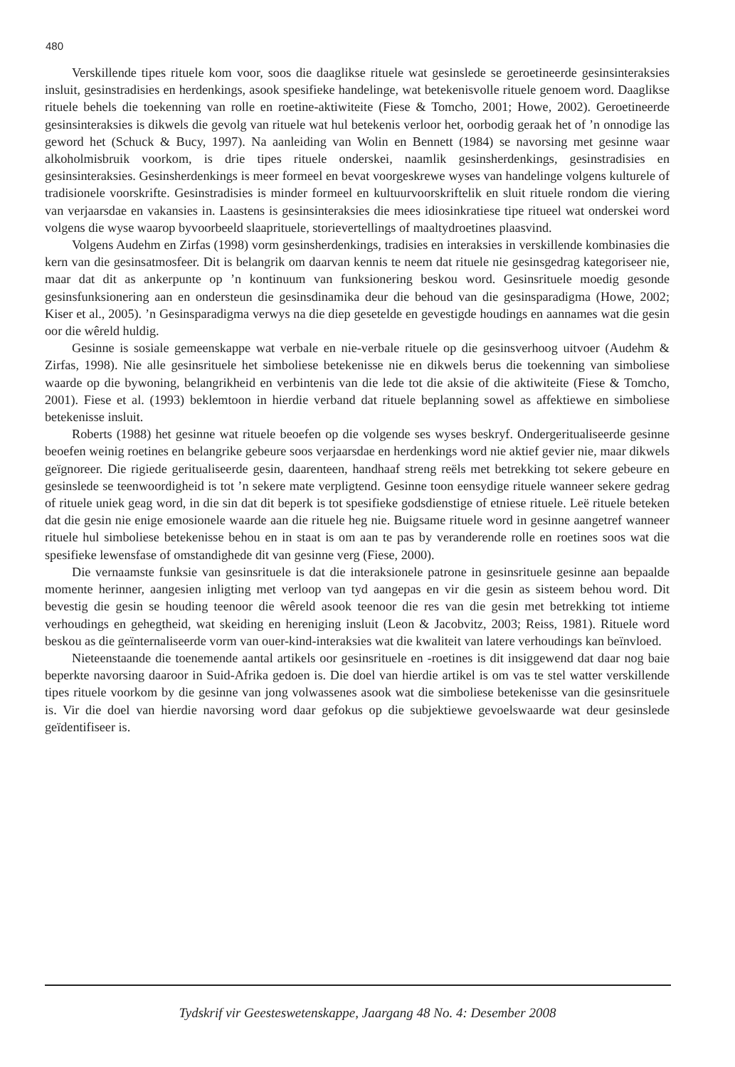480
Verskillende tipes rituele kom voor, soos die daaglikse rituele wat gesinslede se geroetineerde gesinsinteraksies insluit, gesinstradisies en herdenkings, asook spesifieke handelinge, wat betekenisvolle rituele genoem word. Daaglikse rituele behels die toekenning van rolle en roetine-aktiwiteite (Fiese & Tomcho, 2001; Howe, 2002). Geroetineerde gesinsinteraksies is dikwels die gevolg van rituele wat hul betekenis verloor het, oorbodig geraak het of ’n onnodige las geword het (Schuck & Bucy, 1997). Na aanleiding van Wolin en Bennett (1984) se navorsing met gesinne waar alkoholmisbruik voorkom, is drie tipes rituele onderskei, naamlik gesinsherdenkings, gesinstradisies en gesinsinteraksies. Gesinsherdenkings is meer formeel en bevat voorgeskrewe wyses van handelinge volgens kulturele of tradisionele voorskrifte. Gesinstradisies is minder formeel en kultuurvoorskriftelik en sluit rituele rondom die viering van verjaarsdae en vakansies in. Laastens is gesinsinteraksies die mees idiosinkratiese tipe ritueel wat onderskei word volgens die wyse waarop byvoorbeeld slaaprituele, storievertellings of maaltydroetines plaasvind.
Volgens Audehm en Zirfas (1998) vorm gesinsherdenkings, tradisies en interaksies in verskillende kombinasies die kern van die gesinsatmosfeer. Dit is belangrik om daarvan kennis te neem dat rituele nie gesinsgedrag kategoriseer nie, maar dat dit as ankerpunte op ’n kontinuum van funksionering beskou word. Gesinsrituele moedig gesonde gesinsfunksionering aan en ondersteun die gesinsdinamika deur die behoud van die gesinsparadigma (Howe, 2002; Kiser et al., 2005). ’n Gesinsparadigma verwys na die diep gesetelde en gevestigde houdings en aannames wat die gesin oor die wêreld huldig.
Gesinne is sosiale gemeenskappe wat verbale en nie-verbale rituele op die gesinsverhoog uitvoer (Audehm & Zirfas, 1998). Nie alle gesinsrituele het simboliese betekenisse nie en dikwels berus die toekenning van simboliese waarde op die bywoning, belangrikheid en verbintenis van die lede tot die aksie of die aktiwiteite (Fiese & Tomcho, 2001). Fiese et al. (1993) beklemtoon in hierdie verband dat rituele beplanning sowel as affektiewe en simboliese betekenisse insluit.
Roberts (1988) het gesinne wat rituele beoefen op die volgende ses wyses beskryf. Ondergeritualiseerde gesinne beoefen weinig roetines en belangrike gebeure soos verjaarsdae en herdenkings word nie aktief gevier nie, maar dikwels geïgnoreer. Die rigiede geritualiseerde gesin, daarenteen, handhaaf streng reëls met betrekking tot sekere gebeure en gesinslede se teenwoordigheid is tot ’n sekere mate verpligtend. Gesinne toon eensydige rituele wanneer sekere gedrag of rituele uniek geag word, in die sin dat dit beperk is tot spesifieke godsdienstige of etniese rituele. Leë rituele beteken dat die gesin nie enige emosionele waarde aan die rituele heg nie. Buigsame rituele word in gesinne aangetref wanneer rituele hul simboliese betekenisse behou en in staat is om aan te pas by veranderende rolle en roetines soos wat die spesifieke lewensfase of omstandighede dit van gesinne verg (Fiese, 2000).
Die vernaamste funksie van gesinsrituele is dat die interaksionele patrone in gesinsrituele gesinne aan bepaalde momente herinner, aangesien inligting met verloop van tyd aangepas en vir die gesin as sisteem behou word. Dit bevestig die gesin se houding teenoor die wêreld asook teenoor die res van die gesin met betrekking tot intieme verhoudings en gehegtheid, wat skeiding en hereniging insluit (Leon & Jacobvitz, 2003; Reiss, 1981). Rituele word beskou as die geïnternaliseerde vorm van ouer-kind-interaksies wat die kwaliteit van latere verhoudings kan beïnvloed.
Nieteenstaande die toenemende aantal artikels oor gesinsrituele en -roetines is dit insiggewend dat daar nog baie beperkte navorsing daaroor in Suid-Afrika gedoen is. Die doel van hierdie artikel is om vas te stel watter verskillende tipes rituele voorkom by die gesinne van jong volwassenes asook wat die simboliese betekenisse van die gesinsrituele is. Vir die doel van hierdie navorsing word daar gefokus op die subjektiewe gevoelswaarde wat deur gesinslede geïdentifiseer is.
Tydskrif vir Geesteswetenskappe, Jaargang 48 No. 4: Desember 2008